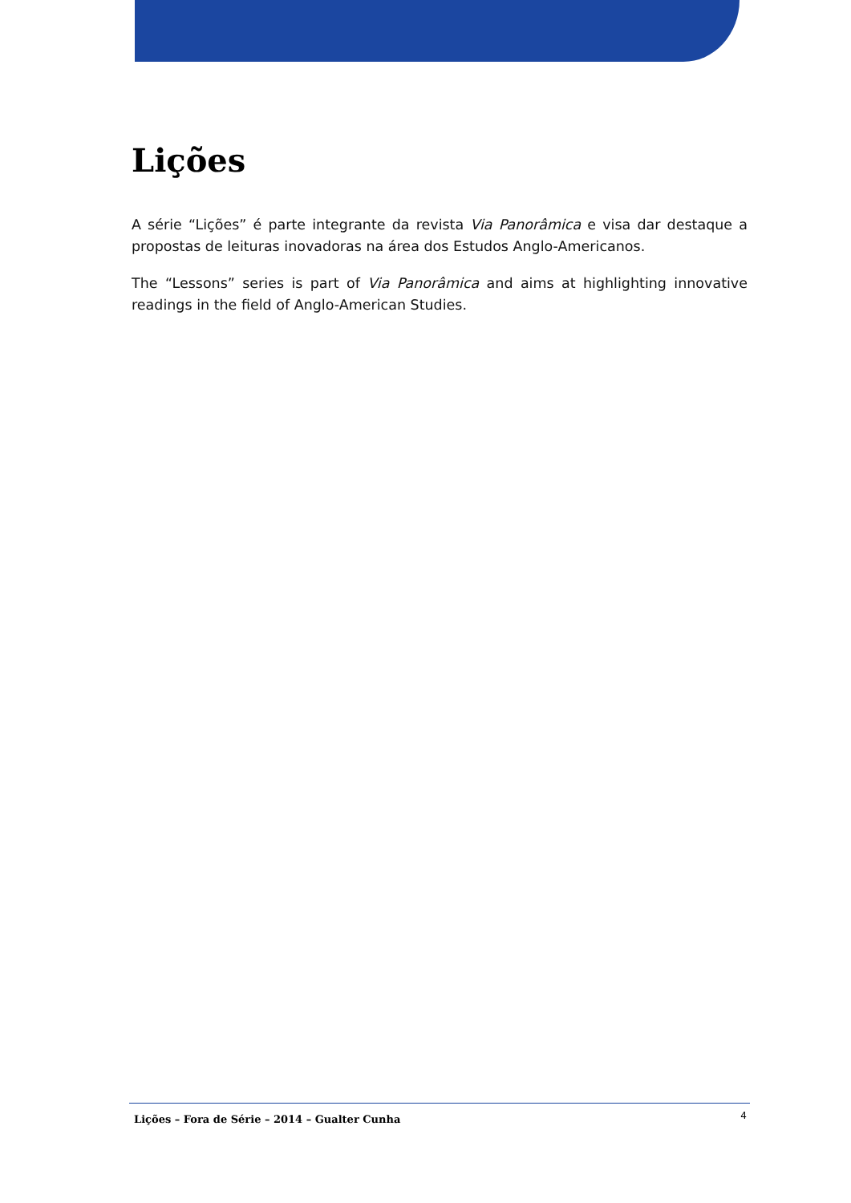Lições
A série “Lições” é parte integrante da revista Via Panorâmica e visa dar destaque a propostas de leituras inovadoras na área dos Estudos Anglo-Americanos.
The “Lessons” series is part of Via Panorâmica and aims at highlighting innovative readings in the field of Anglo-American Studies.
Lições – Fora de Série – 2014 – Gualter Cunha 4